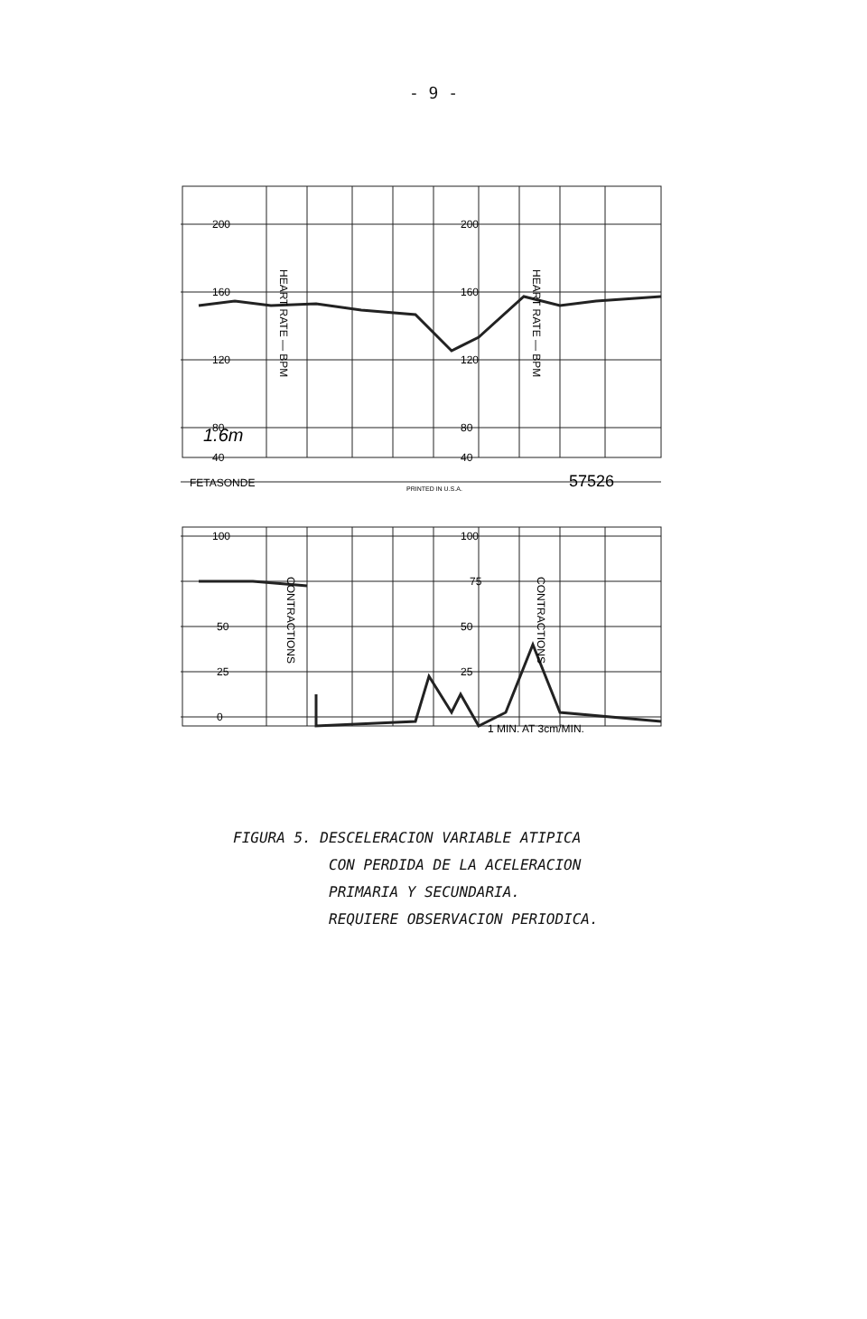- 9 -
200
200
160
160
120
120
80
80
40
40
1.6m
FETASONDE
PRINTED IN U.S.A.
57526
100
100
75
50
50
25
25
0
1 MIN. AT 3cm/MIN.
HEART RATE — BPM
HEART RATE — BPM
CONTRACTIONS
CONTRACTIONS
FIGURA 5. DESCELERACION VARIABLE ATIPICA
CON PERDIDA DE LA ACELERACION
PRIMARIA Y SECUNDARIA.
REQUIERE OBSERVACION PERIODICA.